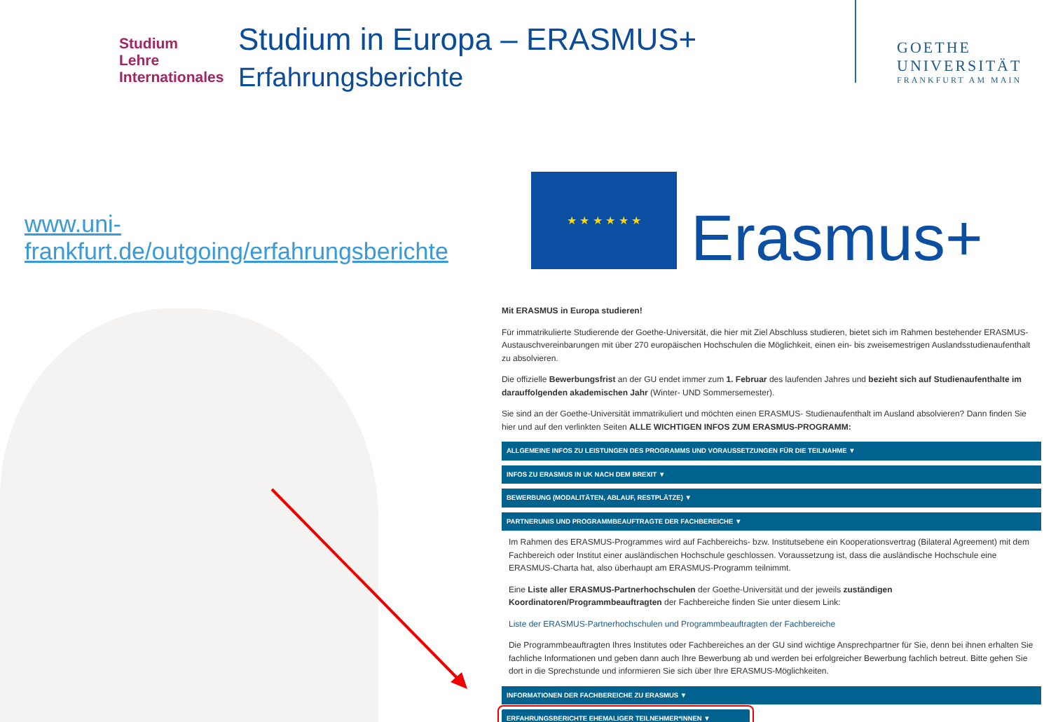Studium
Lehre
Internationales
Studium in Europa – ERASMUS+
Erfahrungsberichte
GOETHE
UNIVERSITÄT
FRANKFURT AM MAIN
www.uni-frankfurt.de/outgoing/erfahrungsberichte
★ ★ ★ ★ ★ ★
Erasmus+
Mit ERASMUS in Europa studieren!
Für immatrikulierte Studierende der Goethe-Universität, die hier mit Ziel Abschluss studieren, bietet sich im Rahmen bestehender ERASMUS-Austauschvereinbarungen mit über 270 europäischen Hochschulen die Möglichkeit, einen ein- bis zweisemestrigen Auslandsstudienaufenthalt zu absolvieren.
Die offizielle Bewerbungsfrist an der GU endet immer zum 1. Februar des laufenden Jahres und bezieht sich auf Studienaufenthalte im darauffolgenden akademischen Jahr (Winter- UND Sommersemester).
Sie sind an der Goethe-Universität immatrikuliert und möchten einen ERASMUS- Studienaufenthalt im Ausland absolvieren? Dann finden Sie hier und auf den verlinkten Seiten ALLE WICHTIGEN INFOS ZUM ERASMUS-PROGRAMM:
ALLGEMEINE INFOS ZU LEISTUNGEN DES PROGRAMMS UND VORAUSSETZUNGEN FÜR DIE TEILNAHME ▼
INFOS ZU ERASMUS IN UK NACH DEM BREXIT ▼
BEWERBUNG (MODALITÄTEN, ABLAUF, RESTPLÄTZE) ▼
PARTNERUNIS UND PROGRAMMBEAUFTRAGTE DER FACHBEREICHE ▼
Im Rahmen des ERASMUS-Programmes wird auf Fachbereichs- bzw. Institutsebene ein Kooperationsvertrag (Bilateral Agreement) mit dem Fachbereich oder Institut einer ausländischen Hochschule geschlossen. Voraussetzung ist, dass die ausländische Hochschule eine ERASMUS-Charta hat, also überhaupt am ERASMUS-Programm teilnimmt.
Eine Liste aller ERASMUS-Partnerhochschulen der Goethe-Universität und der jeweils zuständigen Koordinatoren/Programmbeauftragten der Fachbereiche finden Sie unter diesem Link:
Liste der ERASMUS-Partnerhochschulen und Programmbeauftragten der Fachbereiche
Die Programmbeauftragten Ihres Institutes oder Fachbereiches an der GU sind wichtige Ansprechpartner für Sie, denn bei ihnen erhalten Sie fachliche Informationen und geben dann auch Ihre Bewerbung ab und werden bei erfolgreicher Bewerbung fachlich betreut. Bitte gehen Sie dort in die Sprechstunde und informieren Sie sich über Ihre ERASMUS-Möglichkeiten.
INFORMATIONEN DER FACHBEREICHE ZU ERASMUS ▼
ERFAHRUNGSBERICHTE EHEMALIGER TEILNEHMER*INNEN ▼